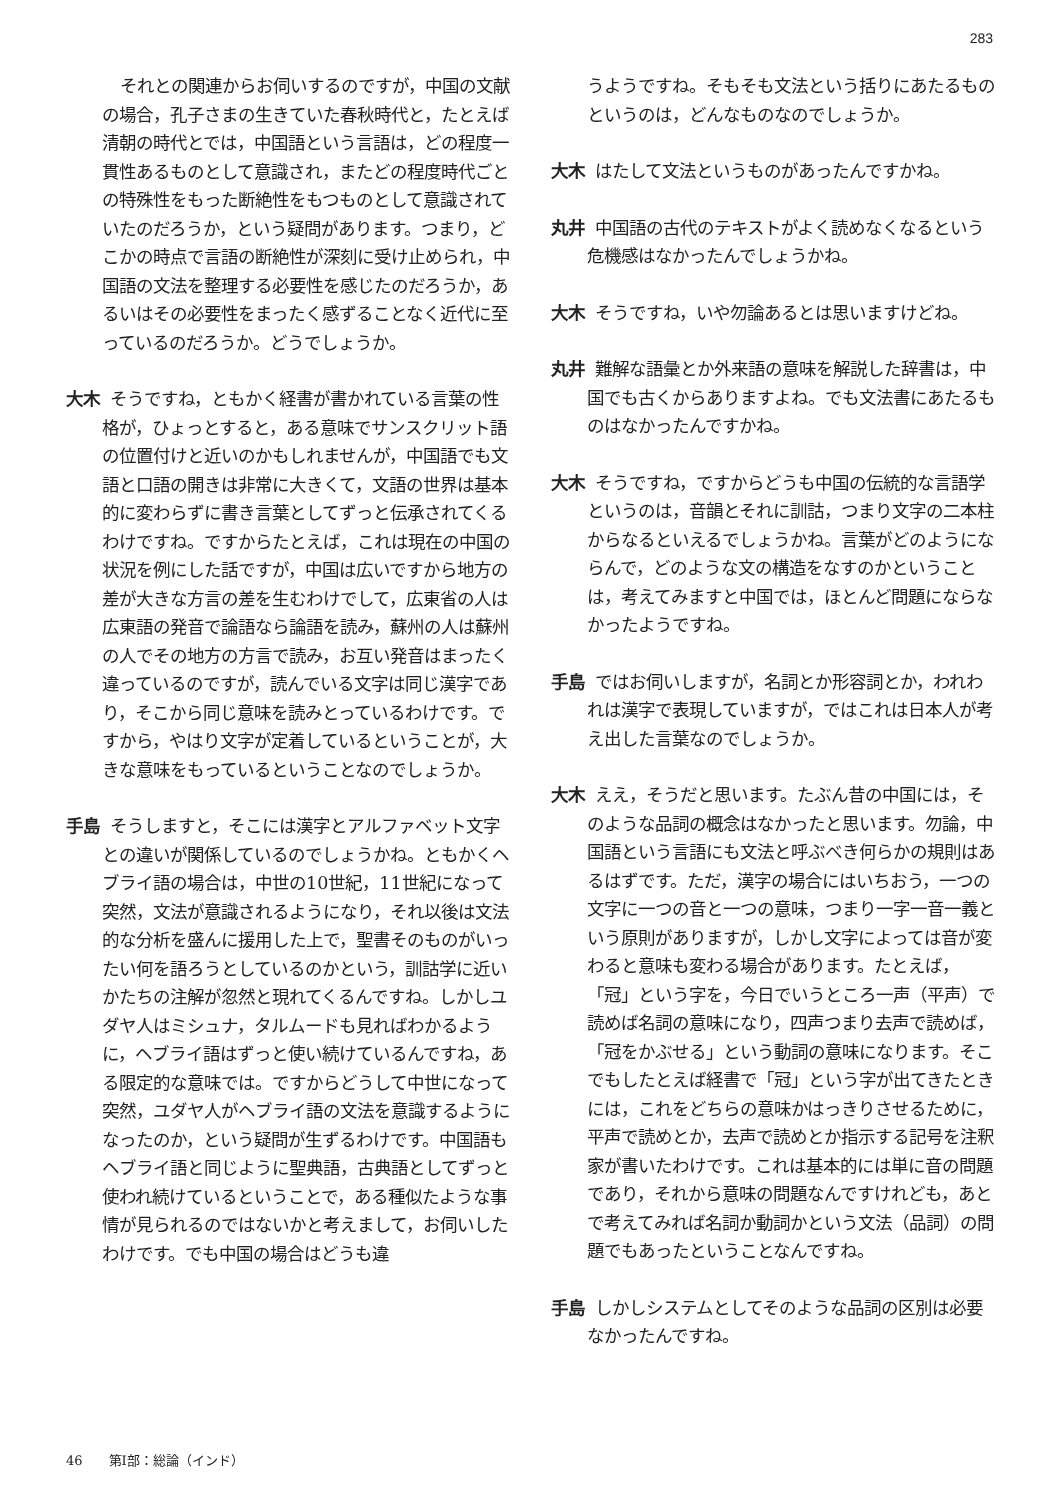283
それとの関連からお伺いするのですが，中国の文献の場合，孔子さまの生きていた春秋時代と，たとえば清朝の時代とでは，中国語という言語は，どの程度一貫性あるものとして意識され，またどの程度時代ごとの特殊性をもった断絶性をもつものとして意識されていたのだろうか，という疑問があります。つまり，どこかの時点で言語の断絶性が深刻に受け止められ，中国語の文法を整理する必要性を感じたのだろうか，あるいはその必要性をまったく感ずることなく近代に至っているのだろうか。どうでしょうか。
大木 そうですね，ともかく経書が書かれている言葉の性格が，ひょっとすると，ある意味でサンスクリット語の位置付けと近いのかもしれませんが，中国語でも文語と口語の開きは非常に大きくて，文語の世界は基本的に変わらずに書き言葉としてずっと伝承されてくるわけですね。ですからたとえば，これは現在の中国の状況を例にした話ですが，中国は広いですから地方の差が大きな方言の差を生むわけでして，広東省の人は広東語の発音で論語なら論語を読み，蘇州の人は蘇州の人でその地方の方言で読み，お互い発音はまったく違っているのですが，読んでいる文字は同じ漢字であり，そこから同じ意味を読みとっているわけです。ですから，やはり文字が定着しているということが，大きな意味をもっているということなのでしょうか。
手島 そうしますと，そこには漢字とアルファベット文字との違いが関係しているのでしょうかね。ともかくヘブライ語の場合は，中世の10世紀，11世紀になって突然，文法が意識されるようになり，それ以後は文法的な分析を盛んに援用した上で，聖書そのものがいったい何を語ろうとしているのかという，訓詁学に近いかたちの注解が忽然と現れてくるんですね。しかしユダヤ人はミシュナ，タルムードも見ればわかるように，ヘブライ語はずっと使い続けているんですね，ある限定的な意味では。ですからどうして中世になって突然，ユダヤ人がヘブライ語の文法を意識するようになったのか，という疑問が生ずるわけです。中国語もヘブライ語と同じように聖典語，古典語としてずっと使われ続けているということで，ある種似たような事情が見られるのではないかと考えまして，お伺いしたわけです。でも中国の場合はどうも違
うようですね。そもそも文法という括りにあたるものというのは，どんなものなのでしょうか。
大木 はたして文法というものがあったんですかね。
丸井 中国語の古代のテキストがよく読めなくなるという危機感はなかったんでしょうかね。
大木 そうですね，いや勿論あるとは思いますけどね。
丸井 難解な語彙とか外来語の意味を解説した辞書は，中国でも古くからありますよね。でも文法書にあたるものはなかったんですかね。
大木 そうですね，ですからどうも中国の伝統的な言語学というのは，音韻とそれに訓詁，つまり文字の二本柱からなるといえるでしょうかね。言葉がどのようにならんで，どのような文の構造をなすのかということは，考えてみますと中国では，ほとんど問題にならなかったようですね。
手島 ではお伺いしますが，名詞とか形容詞とか，われわれは漢字で表現していますが，ではこれは日本人が考え出した言葉なのでしょうか。
大木 ええ，そうだと思います。たぶん昔の中国には，そのような品詞の概念はなかったと思います。勿論，中国語という言語にも文法と呼ぶべき何らかの規則はあるはずです。ただ，漢字の場合にはいちおう，一つの文字に一つの音と一つの意味，つまり一字一音一義という原則がありますが，しかし文字によっては音が変わると意味も変わる場合があります。たとえば，「冠」という字を，今日でいうところ一声（平声）で読めば名詞の意味になり，四声つまり去声で読めば，「冠をかぶせる」という動詞の意味になります。そこでもしたとえば経書で「冠」という字が出てきたときには，これをどちらの意味かはっきりさせるために，平声で読めとか，去声で読めとか指示する記号を注釈家が書いたわけです。これは基本的には単に音の問題であり，それから意味の問題なんですけれども，あとで考えてみれば名詞か動詞かという文法（品詞）の問題でもあったということなんですね。
手島 しかしシステムとしてそのような品詞の区別は必要なかったんですね。
46　　第Ⅰ部：総論（インド）